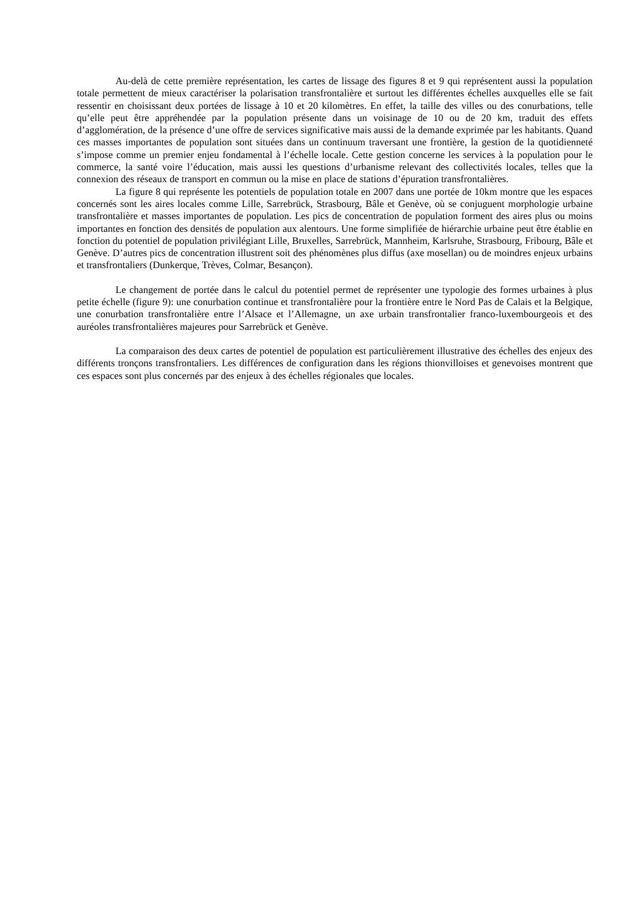Au-delà de cette première représentation, les cartes de lissage des figures 8 et 9 qui représentent aussi la population totale permettent de mieux caractériser la polarisation transfrontalière et surtout les différentes échelles auxquelles elle se fait ressentir en choisissant deux portées de lissage à 10 et 20 kilomètres. En effet, la taille des villes ou des conurbations, telle qu’elle peut être appréhendée par la population présente dans un voisinage de 10 ou de 20 km, traduit des effets d’agglomération, de la présence d’une offre de services significative mais aussi de la demande exprimée par les habitants. Quand ces masses importantes de population sont situées dans un continuum traversant une frontière, la gestion de la quotidienneté s’impose comme un premier enjeu fondamental à l’échelle locale. Cette gestion concerne les services à la population pour le commerce, la santé voire l’éducation, mais aussi les questions d’urbanisme relevant des collectivités locales, telles que la connexion des réseaux de transport en commun ou la mise en place de stations d’épuration transfrontalières.
La figure 8 qui représente les potentiels de population totale en 2007 dans une portée de 10km montre que les espaces concernés sont les aires locales comme Lille, Sarrebrück, Strasbourg, Bâle et Genève, où se conjuguent morphologie urbaine transfrontalière et masses importantes de population. Les pics de concentration de population forment des aires plus ou moins importantes en fonction des densités de population aux alentours. Une forme simplifiée de hiérarchie urbaine peut être établie en fonction du potentiel de population privilégiant Lille, Bruxelles, Sarrebrück, Mannheim, Karlsruhe, Strasbourg, Fribourg, Bâle et Genève. D’autres pics de concentration illustrent soit des phénomènes plus diffus (axe mosellan) ou de moindres enjeux urbains et transfrontaliers (Dunkerque, Trèves, Colmar, Besançon).
Le changement de portée dans le calcul du potentiel permet de représenter une typologie des formes urbaines à plus petite échelle (figure 9): une conurbation continue et transfrontalière pour la frontière entre le Nord Pas de Calais et la Belgique, une conurbation transfrontalière entre l’Alsace et l’Allemagne, un axe urbain transfrontalier franco-luxembourgeois et des auréoles transfrontalières majeures pour Sarrebrück et Genève.
La comparaison des deux cartes de potentiel de population est particulièrement illustrative des échelles des enjeux des différents tronçons transfrontaliers. Les différences de configuration dans les régions thionvilloises et genevoises montrent que ces espaces sont plus concernés par des enjeux à des échelles régionales que locales.